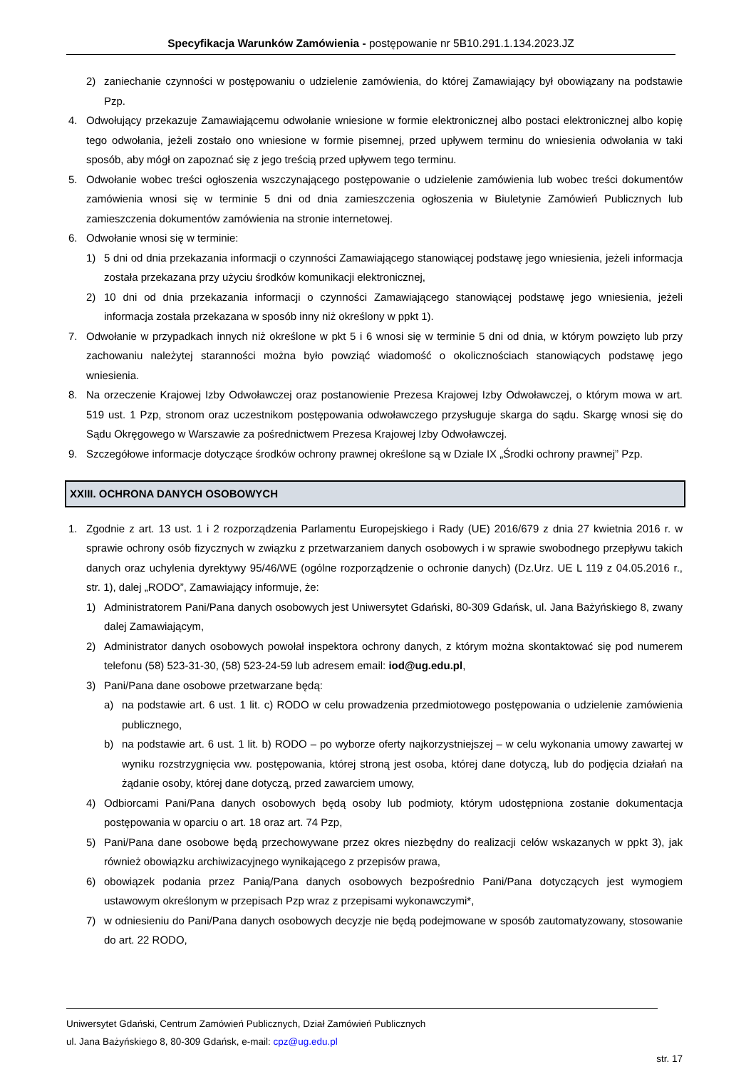Specyfikacja Warunków Zamówienia - postępowanie nr 5B10.291.1.134.2023.JZ
2) zaniechanie czynności w postępowaniu o udzielenie zamówienia, do której Zamawiający był obowiązany na podstawie Pzp.
4. Odwołujący przekazuje Zamawiającemu odwołanie wniesione w formie elektronicznej albo postaci elektronicznej albo kopię tego odwołania, jeżeli zostało ono wniesione w formie pisemnej, przed upływem terminu do wniesienia odwołania w taki sposób, aby mógł on zapoznać się z jego treścią przed upływem tego terminu.
5. Odwołanie wobec treści ogłoszenia wszczynającego postępowanie o udzielenie zamówienia lub wobec treści dokumentów zamówienia wnosi się w terminie 5 dni od dnia zamieszczenia ogłoszenia w Biuletynie Zamówień Publicznych lub zamieszczenia dokumentów zamówienia na stronie internetowej.
6. Odwołanie wnosi się w terminie:
1) 5 dni od dnia przekazania informacji o czynności Zamawiającego stanowiącej podstawę jego wniesienia, jeżeli informacja została przekazana przy użyciu środków komunikacji elektronicznej,
2) 10 dni od dnia przekazania informacji o czynności Zamawiającego stanowiącej podstawę jego wniesienia, jeżeli informacja została przekazana w sposób inny niż określony w ppkt 1).
7. Odwołanie w przypadkach innych niż określone w pkt 5 i 6 wnosi się w terminie 5 dni od dnia, w którym powzięto lub przy zachowaniu należytej staranności można było powziąć wiadomość o okolicznościach stanowiących podstawę jego wniesienia.
8. Na orzeczenie Krajowej Izby Odwoławczej oraz postanowienie Prezesa Krajowej Izby Odwoławczej, o którym mowa w art. 519 ust. 1 Pzp, stronom oraz uczestnikom postępowania odwoławczego przysługuje skarga do sądu. Skargę wnosi się do Sądu Okręgowego w Warszawie za pośrednictwem Prezesa Krajowej Izby Odwoławczej.
9. Szczegółowe informacje dotyczące środków ochrony prawnej określone są w Dziale IX „Środki ochrony prawnej” Pzp.
XXIII. OCHRONA DANYCH OSOBOWYCH
1. Zgodnie z art. 13 ust. 1 i 2 rozporządzenia Parlamentu Europejskiego i Rady (UE) 2016/679 z dnia 27 kwietnia 2016 r. w sprawie ochrony osób fizycznych w związku z przetwarzaniem danych osobowych i w sprawie swobodnego przepływu takich danych oraz uchylenia dyrektywy 95/46/WE (ogólne rozporządzenie o ochronie danych) (Dz.Urz. UE L 119 z 04.05.2016 r., str. 1), dalej „RODO”, Zamawiający informuje, że:
1) Administratorem Pani/Pana danych osobowych jest Uniwersytet Gdański, 80-309 Gdańsk, ul. Jana Bażyńskiego 8, zwany dalej Zamawiającym,
2) Administrator danych osobowych powołał inspektora ochrony danych, z którym można skontaktować się pod numerem telefonu (58) 523-31-30, (58) 523-24-59 lub adresem email: iod@ug.edu.pl,
3) Pani/Pana dane osobowe przetwarzane będą:
a) na podstawie art. 6 ust. 1 lit. c) RODO w celu prowadzenia przedmiotowego postępowania o udzielenie zamówienia publicznego,
b) na podstawie art. 6 ust. 1 lit. b) RODO – po wyborze oferty najkorzystniejszej – w celu wykonania umowy zawartej w wyniku rozstrzygnięcia ww. postępowania, której stroną jest osoba, której dane dotyczą, lub do podjęcia działań na żądanie osoby, której dane dotyczą, przed zawarciem umowy,
4) Odbiorcami Pani/Pana danych osobowych będą osoby lub podmioty, którym udostępniona zostanie dokumentacja postępowania w oparciu o art. 18 oraz art. 74 Pzp,
5) Pani/Pana dane osobowe będą przechowywane przez okres niezbędny do realizacji celów wskazanych w ppkt 3), jak również obowiązku archiwizacyjnego wynikającego z przepisów prawa,
6) obowiązek podania przez Panią/Pana danych osobowych bezpośrednio Pani/Pana dotyczących jest wymogiem ustawowym określonym w przepisach Pzp wraz z przepisami wykonawczymi*,
7) w odniesieniu do Pani/Pana danych osobowych decyzje nie będą podejmowane w sposób zautomatyzowany, stosowanie do art. 22 RODO,
Uniwersytet Gdański, Centrum Zamówień Publicznych, Dział Zamówień Publicznych
ul. Jana Bażyńskiego 8, 80-309 Gdańsk, e-mail: cpz@ug.edu.pl
str. 17